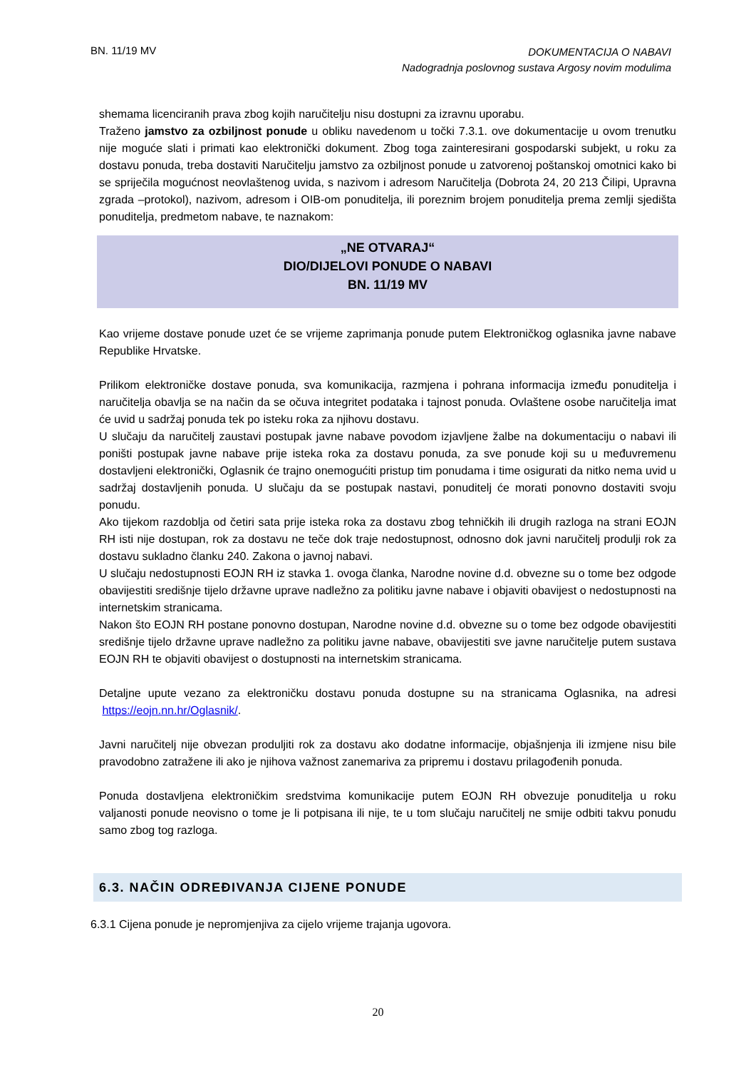BN. 11/19 MV DOKUMENTACIJA O NABAVI
Nadogradnja poslovnog sustava Argosy novim modulima
shemama licenciranih prava zbog kojih naručitelju nisu dostupni za izravnu uporabu.
Traženo jamstvo za ozbiljnost ponude u obliku navedenom u točki 7.3.1. ove dokumentacije u ovom trenutku nije moguće slati i primati kao elektronički dokument. Zbog toga zainteresirani gospodarski subjekt, u roku za dostavu ponuda, treba dostaviti Naručitelju jamstvo za ozbiljnost ponude u zatvorenoj poštanskoj omotnici kako bi se spriječila mogućnost neovlaštenog uvida, s nazivom i adresom Naručitelja (Dobrota 24, 20 213 Čilipi, Upravna zgrada –protokol), nazivom, adresom i OIB-om ponuditelja, ili poreznim brojem ponuditelja prema zemlji sjedišta ponuditelja, predmetom nabave, te naznakom:
„NE OTVARAJ“
DIO/DIJELOVI PONUDE O NABAVI
BN. 11/19 MV
Kao vrijeme dostave ponude uzet će se vrijeme zaprimanja ponude putem Elektroničkog oglasnika javne nabave Republike Hrvatske.
Prilikom elektroničke dostave ponuda, sva komunikacija, razmjena i pohrana informacija između ponuditelja i naručitelja obavlja se na način da se očuva integritet podataka i tajnost ponuda. Ovlaštene osobe naručitelja imat će uvid u sadržaj ponuda tek po isteku roka za njihovu dostavu.
U slučaju da naručitelj zaustavi postupak javne nabave povodom izjavljene žalbe na dokumentaciju o nabavi ili poništi postupak javne nabave prije isteka roka za dostavu ponuda, za sve ponude koji su u međuvremenu dostavljeni elektronički, Oglasnik će trajno onemogućiti pristup tim ponudama i time osigurati da nitko nema uvid u sadržaj dostavljenih ponuda. U slučaju da se postupak nastavi, ponuditelj će morati ponovno dostaviti svoju ponudu.
Ako tijekom razdoblja od četiri sata prije isteka roka za dostavu zbog tehničkih ili drugih razloga na strani EOJN RH isti nije dostupan, rok za dostavu ne teče dok traje nedostupnost, odnosno dok javni naručitelj produlji rok za dostavu sukladno članku 240. Zakona o javnoj nabavi.
U slučaju nedostupnosti EOJN RH iz stavka 1. ovoga članka, Narodne novine d.d. obvezne su o tome bez odgode obavijestiti središnje tijelo državne uprave nadležno za politiku javne nabave i objaviti obavijest o nedostupnosti na internetskim stranicama.
Nakon što EOJN RH postane ponovno dostupan, Narodne novine d.d. obvezne su o tome bez odgode obavijestiti središnje tijelo državne uprave nadležno za politiku javne nabave, obavijestiti sve javne naručitelje putem sustava EOJN RH te objaviti obavijest o dostupnosti na internetskim stranicama.
Detaljne upute vezano za elektroničku dostavu ponuda dostupne su na stranicama Oglasnika, na adresi https://eojn.nn.hr/Oglasnik/.
Javni naručitelj nije obvezan produljiti rok za dostavu ako dodatne informacije, objašnjenja ili izmjene nisu bile pravodobno zatražene ili ako je njihova važnost zanemariva za pripremu i dostavu prilagođenih ponuda.
Ponuda dostavljena elektroničkim sredstvima komunikacije putem EOJN RH obvezuje ponuditelja u roku valjanosti ponude neovisno o tome je li potpisana ili nije, te u tom slučaju naručitelj ne smije odbiti takvu ponudu samo zbog tog razloga.
6.3. NAČIN ODREĐIVANJA CIJENE PONUDE
6.3.1 Cijena ponude je nepromjenjiva za cijelo vrijeme trajanja ugovora.
20